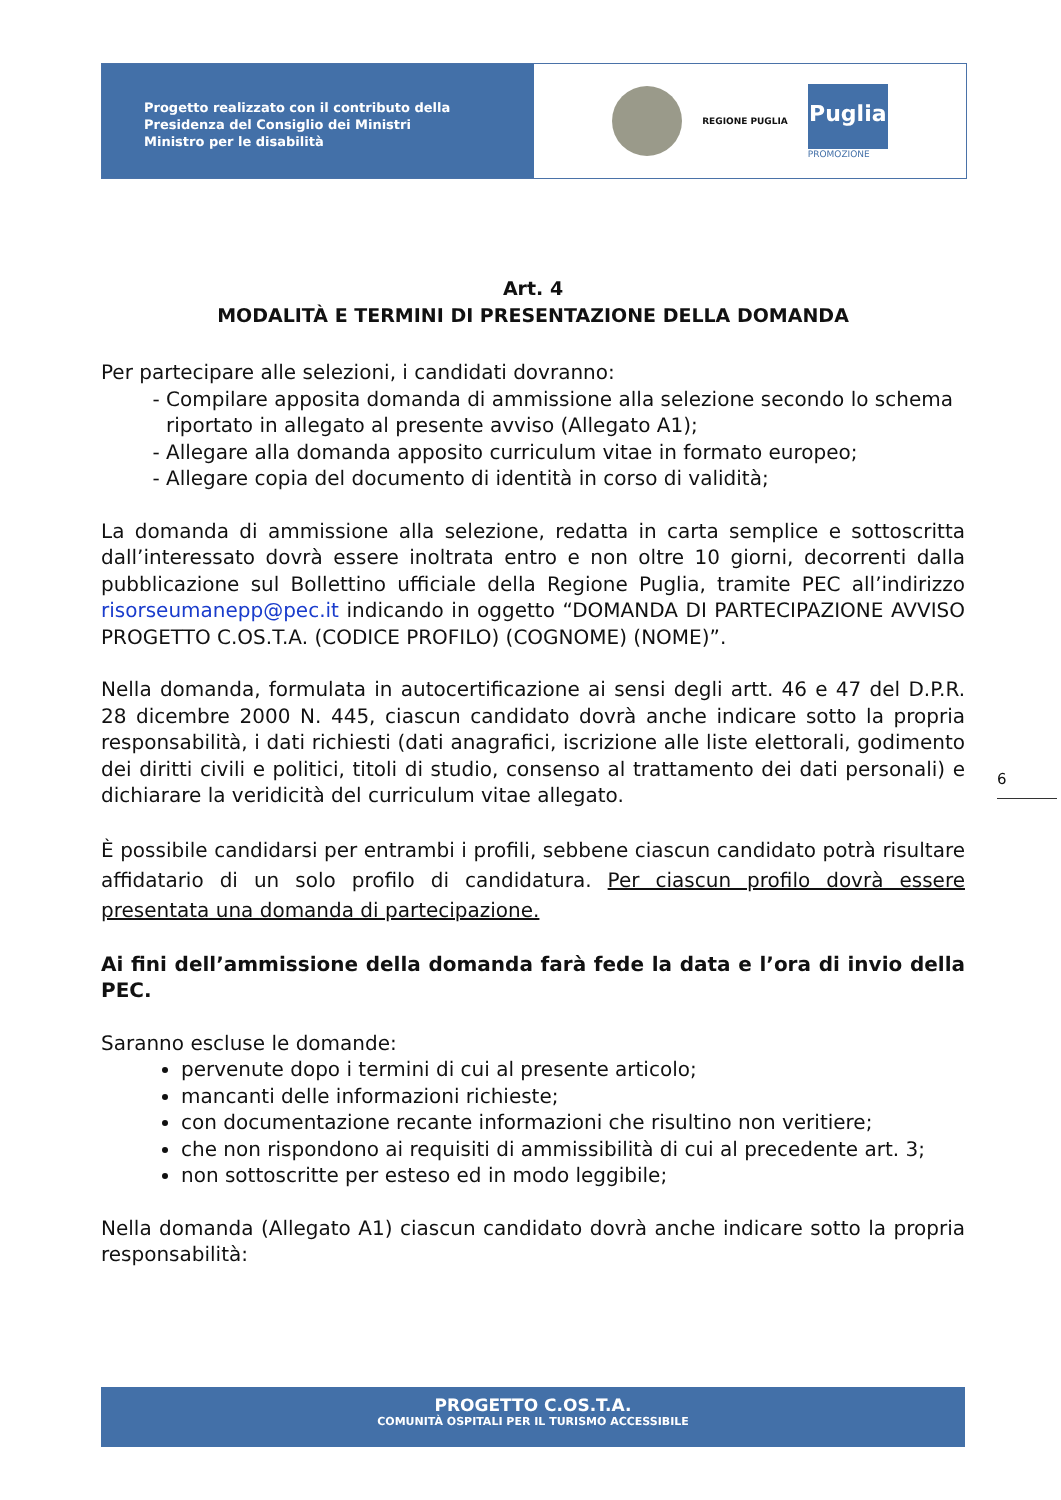Progetto realizzato con il contributo della
Presidenza del Consiglio dei Ministri
Ministro per le disabilità
REGIONE PUGLIA
Puglia
PROMOZIONE
Art. 4
MODALITÀ E TERMINI DI PRESENTAZIONE DELLA DOMANDA
Per partecipare alle selezioni, i candidati dovranno:
Compilare apposita domanda di ammissione alla selezione secondo lo schema riportato in allegato al presente avviso (Allegato A1);
Allegare alla domanda apposito curriculum vitae in formato europeo;
Allegare copia del documento di identità in corso di validità;
La domanda di ammissione alla selezione, redatta in carta semplice e sottoscritta dall’interessato dovrà essere inoltrata entro e non oltre 10 giorni, decorrenti dalla pubblicazione sul Bollettino ufficiale della Regione Puglia, tramite PEC all’indirizzo risorseumanepp@pec.it indicando in oggetto “DOMANDA DI PARTECIPAZIONE AVVISO PROGETTO C.OS.T.A. (CODICE PROFILO) (COGNOME) (NOME)”.
Nella domanda, formulata in autocertificazione ai sensi degli artt. 46 e 47 del D.P.R. 28 dicembre 2000 N. 445, ciascun candidato dovrà anche indicare sotto la propria responsabilità, i dati richiesti (dati anagrafici, iscrizione alle liste elettorali, godimento dei diritti civili e politici, titoli di studio, consenso al trattamento dei dati personali) e dichiarare la veridicità del curriculum vitae allegato.
È possibile candidarsi per entrambi i profili, sebbene ciascun candidato potrà risultare affidatario di un solo profilo di candidatura. Per ciascun profilo dovrà essere presentata una domanda di partecipazione.
Ai fini dell’ammissione della domanda farà fede la data e l’ora di invio della PEC.
Saranno escluse le domande:
pervenute dopo i termini di cui al presente articolo;
mancanti delle informazioni richieste;
con documentazione recante informazioni che risultino non veritiere;
che non rispondono ai requisiti di ammissibilità di cui al precedente art. 3;
non sottoscritte per esteso ed in modo leggibile;
Nella domanda (Allegato A1) ciascun candidato dovrà anche indicare sotto la propria responsabilità:
6
PROGETTO C.OS.T.A.
COMUNITÀ OSPITALI PER IL TURISMO ACCESSIBILE